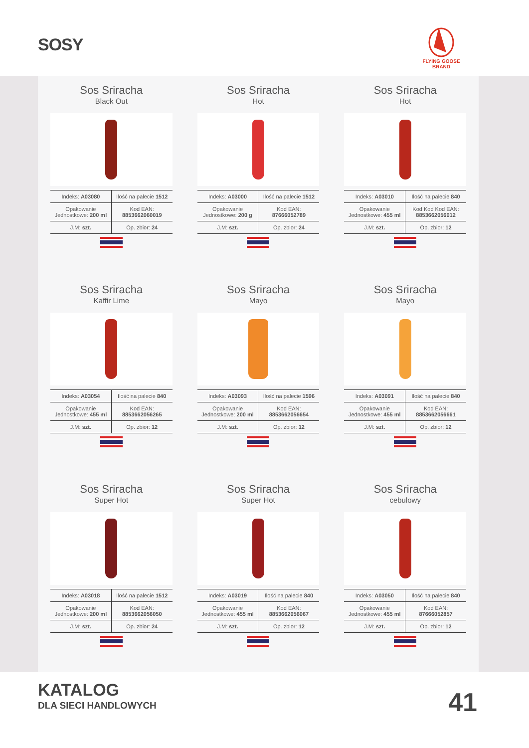SOSY
FLYING GOOSE BRAND
Sos Sriracha
Black Out
| Indeks: A03080 | Ilość na palecie 1512 |
| Opakowanie Jednostkowe: 200 ml | Kod EAN: 8853662060019 |
| J.M: szt. | Op. zbior: 24 |
Sos Sriracha
Hot
| Indeks: A03000 | Ilość na palecie 1512 |
| Opakowanie Jednostkowe: 200 g | Kod EAN: 87666052789 |
| J.M: szt. | Op. zbior: 24 |
Sos Sriracha
Hot
| Indeks: A03010 | Ilość na palecie 840 |
| Opakowanie Jednostkowe: 455 ml | Kod Kod Kod EAN: 8853662056012 |
| J.M: szt. | Op. zbior: 12 |
Sos Sriracha
Kaffir Lime
| Indeks: A03054 | Ilość na palecie 840 |
| Opakowanie Jednostkowe: 455 ml | Kod EAN: 8853662056265 |
| J.M: szt. | Op. zbior: 12 |
Sos Sriracha
Mayo
| Indeks: A03093 | Ilość na palecie 1596 |
| Opakowanie Jednostkowe: 200 ml | Kod EAN: 8853662056654 |
| J.M: szt. | Op. zbior: 12 |
Sos Sriracha
Mayo
| Indeks: A03091 | Ilość na palecie 840 |
| Opakowanie Jednostkowe: 455 ml | Kod EAN: 8853662056661 |
| J.M: szt. | Op. zbior: 12 |
Sos Sriracha
Super Hot
| Indeks: A03018 | Ilość na palecie 1512 |
| Opakowanie Jednostkowe: 200 ml | Kod EAN: 8853662056050 |
| J.M: szt. | Op. zbior: 24 |
Sos Sriracha
Super Hot
| Indeks: A03019 | Ilość na palecie 840 |
| Opakowanie Jednostkowe: 455 ml | Kod EAN: 8853662056067 |
| J.M: szt. | Op. zbior: 12 |
Sos Sriracha
cebulowy
| Indeks: A03050 | Ilość na palecie 840 |
| Opakowanie Jednostkowe: 455 ml | Kod EAN: 87666052857 |
| J.M: szt. | Op. zbior: 12 |
KATALOG
DLA SIECI HANDLOWYCH 41